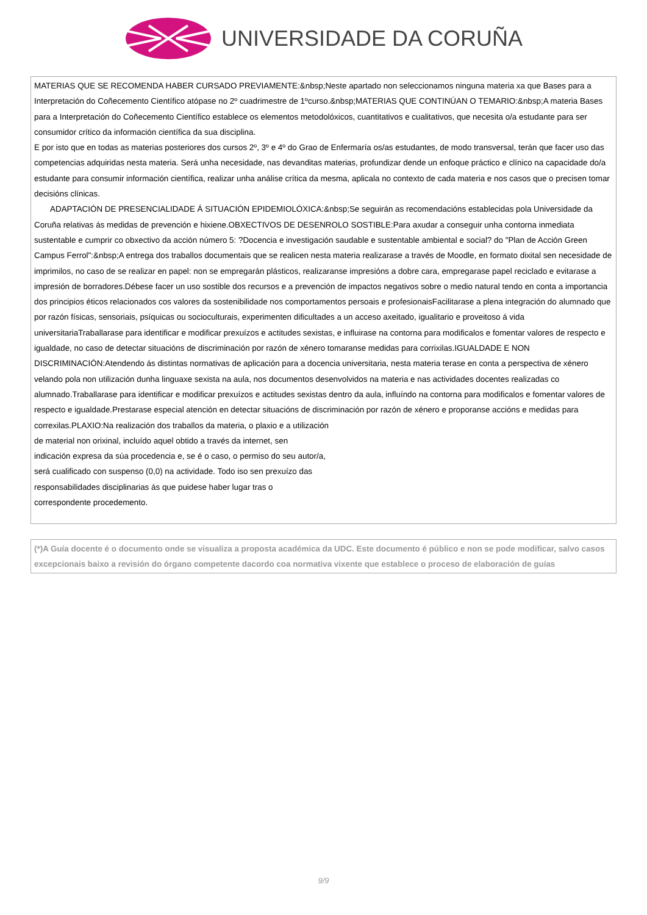UNIVERSIDADE DA CORUÑA
MATERIAS QUE SE RECOMENDA HABER CURSADO PREVIAMENTE:&nbsp;Neste apartado non seleccionamos ninguna materia xa que Bases para a Interpretación do Coñecemento Científico atópase no 2º cuadrimestre de 1ºcurso.&nbsp;MATERIAS QUE CONTINÚAN O TEMARIO:&nbsp;A materia Bases para a Interpretación do Coñecemento Científico establece os elementos metodolóxicos, cuantitativos e cualitativos, que necesita o/a estudante para ser consumidor crítico da información científica da sua disciplina.
E por isto que en todas as materias posteriores dos cursos 2º, 3º e 4º do Grao de Enfermaría os/as estudantes, de modo transversal, terán que facer uso das competencias adquiridas nesta materia. Será unha necesidade, nas devanditas materias, profundizar dende un enfoque práctico e clínico na capacidade do/a estudante para consumir información científica, realizar unha análise crítica da mesma, aplicala no contexto de cada materia e nos casos que o precisen tomar decisións clínicas.
ADAPTACIÓN DE PRESENCIALIDADE Á SITUACIÓN EPIDEMIOLÓXICA:&nbsp;Se seguirán as recomendacións establecidas pola Universidade da Coruña relativas ás medidas de prevención e hixiene.OBXECTIVOS DE DESENROLO SOSTIBLE:Para axudar a conseguir unha contorna inmediata sustentable e cumprir co obxectivo da acción número 5: ?Docencia e investigación saudable e sustentable ambiental e social? do "Plan de Acción Green Campus Ferrol":&nbsp;A entrega dos traballos documentais que se realicen nesta materia realizarase a través de Moodle, en formato dixital sen necesidade de imprimilos, no caso de se realizar en papel: non se empregarán plásticos, realizaranse impresións a dobre cara, empregarase papel reciclado e evitarase a impresión de borradores.Débese facer un uso sostible dos recursos e a prevención de impactos negativos sobre o medio natural tendo en conta a importancia dos principios éticos relacionados cos valores da sostenibilidade nos comportamentos persoais e profesionaisFacilitarase a plena integración do alumnado que por razón físicas, sensoriais, psíquicas ou socioculturais, experimenten dificultades a un acceso axeitado, igualitario e proveitoso á vida universitariaTraballarase para identificar e modificar prexuízos e actitudes sexistas, e influirase na contorna para modificalos e fomentar valores de respecto e igualdade, no caso de detectar situacións de discriminación por razón de xénero tomaranse medidas para corrixilas.IGUALDADE E NON DISCRIMINACIÓN:Atendendo ás distintas normativas de aplicación para a docencia universitaria, nesta materia terase en conta a perspectiva de xénero velando pola non utilización dunha linguaxe sexista na aula, nos documentos desenvolvidos na materia e nas actividades docentes realizadas co alumnado.Traballarase para identificar e modificar prexuízos e actitudes sexistas dentro da aula, influíndo na contorna para modificalos e fomentar valores de respecto e igualdade.Prestarase especial atención en detectar situacións de discriminación por razón de xénero e proporanse accións e medidas para correxilas.PLAXIO:Na realización dos traballos da materia, o plaxio e a utilización
de material non orixinal, incluído aquel obtido a través da internet, sen
indicación expresa da súa procedencia e, se é o caso, o permiso do seu autor/a,
será cualificado con suspenso (0,0) na actividade. Todo iso sen prexuízo das
responsabilidades disciplinarias ás que puidese haber lugar tras o
correspondente procedemento.
(*)A Guía docente é o documento onde se visualiza a proposta académica da UDC. Este documento é público e non se pode modificar, salvo casos excepcionais baixo a revisión do órgano competente dacordo coa normativa vixente que establece o proceso de elaboración de guías
9/9